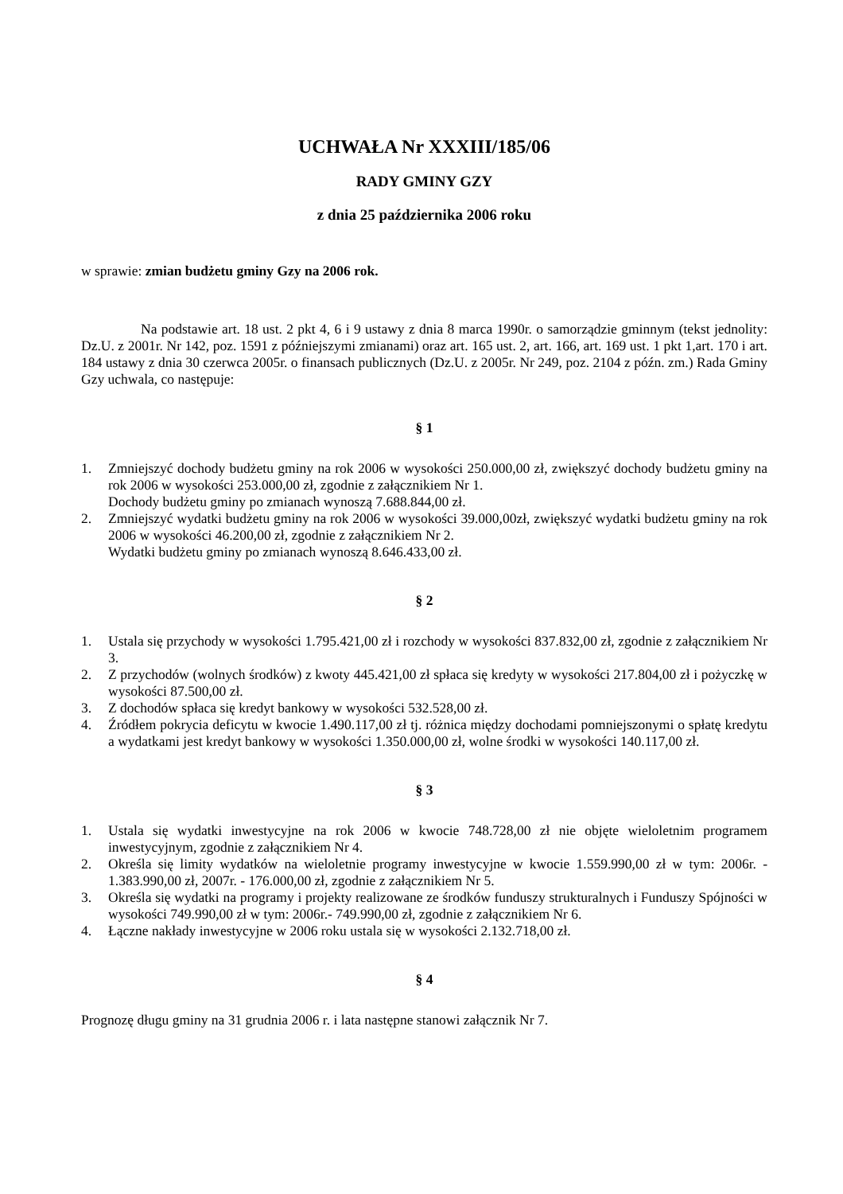UCHWAŁA Nr XXXIII/185/06
RADY GMINY GZY
z dnia 25 października 2006 roku
w sprawie: zmian budżetu gminy Gzy na 2006 rok.
Na podstawie art. 18 ust. 2 pkt 4, 6 i 9 ustawy z dnia 8 marca 1990r. o samorządzie gminnym (tekst jednolity: Dz.U. z 2001r. Nr 142, poz. 1591 z późniejszymi zmianami) oraz art. 165 ust. 2, art. 166, art. 169 ust. 1 pkt 1,art. 170 i art. 184 ustawy z dnia 30 czerwca 2005r. o finansach publicznych (Dz.U. z 2005r. Nr 249, poz. 2104 z późn. zm.) Rada Gminy Gzy uchwala, co następuje:
§ 1
1. Zmniejszyć dochody budżetu gminy na rok 2006 w wysokości 250.000,00 zł, zwiększyć dochody budżetu gminy na rok 2006 w wysokości 253.000,00 zł, zgodnie z załącznikiem Nr 1.
Dochody budżetu gminy po zmianach wynoszą 7.688.844,00 zł.
2. Zmniejszyć wydatki budżetu gminy na rok 2006 w wysokości 39.000,00zł, zwiększyć wydatki budżetu gminy na rok 2006 w wysokości 46.200,00 zł, zgodnie z załącznikiem Nr 2.
Wydatki budżetu gminy po zmianach wynoszą 8.646.433,00 zł.
§ 2
1. Ustala się przychody w wysokości 1.795.421,00 zł i rozchody w wysokości 837.832,00 zł, zgodnie z załącznikiem Nr 3.
2. Z przychodów (wolnych środków) z kwoty 445.421,00 zł spłaca się kredyty w wysokości 217.804,00 zł i pożyczkę w wysokości 87.500,00 zł.
3. Z dochodów spłaca się kredyt bankowy w wysokości 532.528,00 zł.
4. Źródłem pokrycia deficytu w kwocie 1.490.117,00 zł tj. różnica między dochodami pomniejszonymi o spłatę kredytu a wydatkami jest kredyt bankowy w wysokości 1.350.000,00 zł, wolne środki w wysokości 140.117,00 zł.
§ 3
1. Ustala się wydatki inwestycyjne na rok 2006 w kwocie 748.728,00 zł nie objęte wieloletnim programem inwestycyjnym, zgodnie z załącznikiem Nr 4.
2. Określa się limity wydatków na wieloletnie programy inwestycyjne w kwocie 1.559.990,00 zł w tym: 2006r. - 1.383.990,00 zł, 2007r. - 176.000,00 zł, zgodnie z załącznikiem Nr 5.
3. Określa się wydatki na programy i projekty realizowane ze środków funduszy strukturalnych i Funduszy Spójności w wysokości 749.990,00 zł w tym: 2006r.- 749.990,00 zł, zgodnie z załącznikiem Nr 6.
4. Łączne nakłady inwestycyjne w 2006 roku ustala się w wysokości 2.132.718,00 zł.
§ 4
Prognozę długu gminy na 31 grudnia 2006 r. i lata następne stanowi załącznik Nr 7.